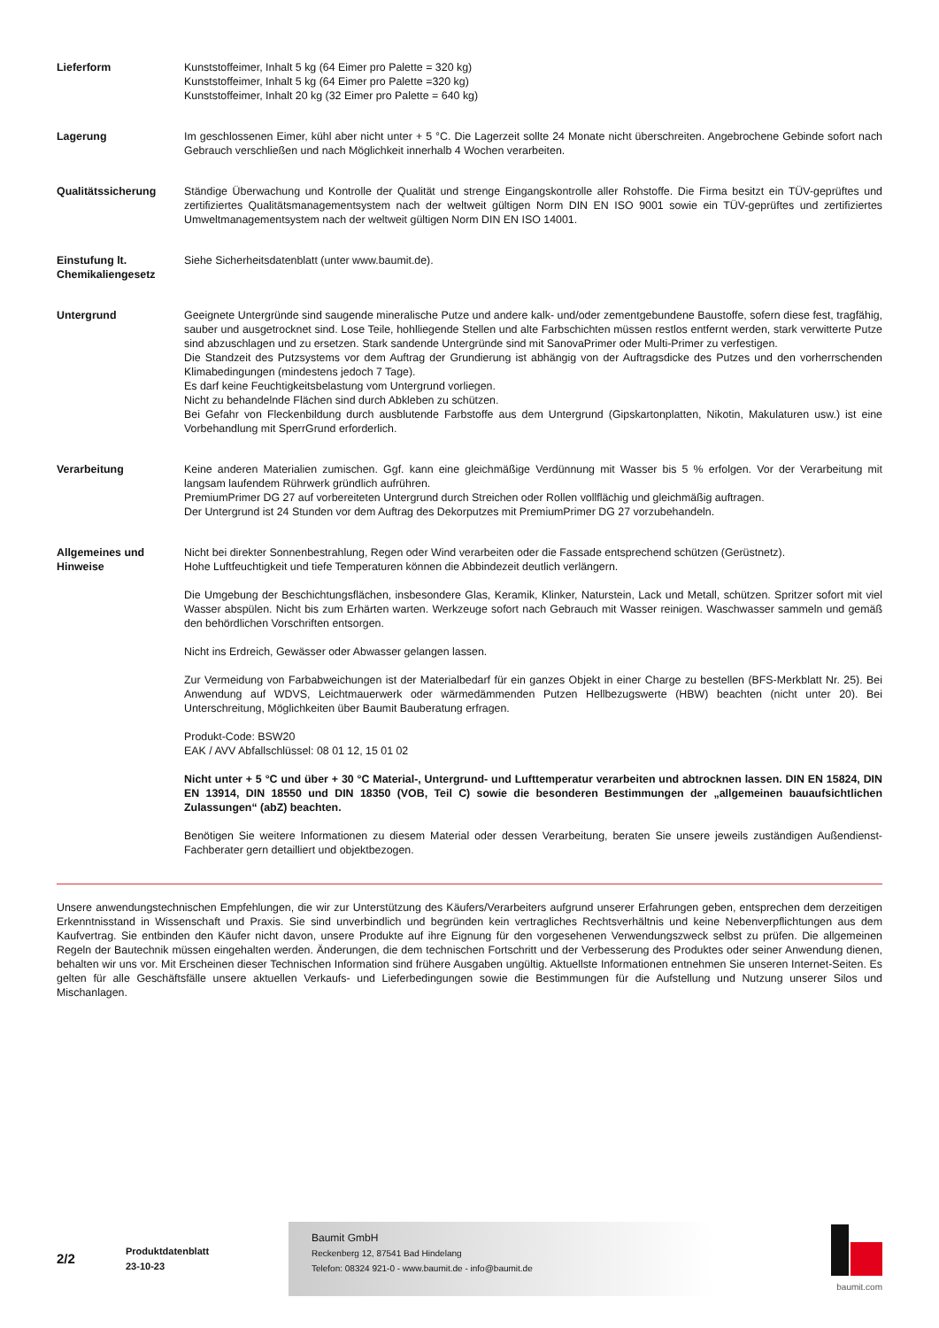Lieferform Kunststoffeimer, Inhalt 5 kg (64 Eimer pro Palette = 320 kg)
Kunststoffeimer, Inhalt 5 kg (64 Eimer pro Palette =320 kg)
Kunststoffeimer, Inhalt 20 kg (32 Eimer pro Palette = 640 kg)
Lagerung Im geschlossenen Eimer, kühl aber nicht unter + 5 °C. Die Lagerzeit sollte 24 Monate nicht überschreiten. Angebrochene Gebinde sofort nach Gebrauch verschließen und nach Möglichkeit innerhalb 4 Wochen verarbeiten.
Qualitätssicherung Ständige Überwachung und Kontrolle der Qualität und strenge Eingangskontrolle aller Rohstoffe. Die Firma besitzt ein TÜV-geprüftes und zertifiziertes Qualitätsmanagementsystem nach der weltweit gültigen Norm DIN EN ISO 9001 sowie ein TÜV-geprüftes und zertifiziertes Umweltmanagementsystem nach der weltweit gültigen Norm DIN EN ISO 14001.
Einstufung lt. Chemikaliengesetz
Siehe Sicherheitsdatenblatt (unter www.baumit.de).
Untergrund Geeignete Untergründe sind saugende mineralische Putze und andere kalk- und/oder zementgebundene Baustoffe, sofern diese fest, tragfähig, sauber und ausgetrocknet sind. Lose Teile, hohlliegende Stellen und alte Farbschichten müssen restlos entfernt werden, stark verwitterte Putze sind abzuschlagen und zu ersetzen. Stark sandende Untergründe sind mit SanovaPrimer oder Multi-Primer zu verfestigen.
Die Standzeit des Putzsystems vor dem Auftrag der Grundierung ist abhängig von der Auftragsdicke des Putzes und den vorherrschenden Klimabedingungen (mindestens jedoch 7 Tage).
Es darf keine Feuchtigkeitsbelastung vom Untergrund vorliegen.
Nicht zu behandelnde Flächen sind durch Abkleben zu schützen.
Bei Gefahr von Fleckenbildung durch ausblutende Farbstoffe aus dem Untergrund (Gipskartonplatten, Nikotin, Makulaturen usw.) ist eine Vorbehandlung mit SperrGrund erforderlich.
Verarbeitung Keine anderen Materialien zumischen. Ggf. kann eine gleichmäßige Verdünnung mit Wasser bis 5 % erfolgen. Vor der Verarbeitung mit langsam laufendem Rührwerk gründlich aufrühren.
PremiumPrimer DG 27 auf vorbereiteten Untergrund durch Streichen oder Rollen vollflächig und gleichmäßig auftragen.
Der Untergrund ist 24 Stunden vor dem Auftrag des Dekorputzes mit PremiumPrimer DG 27 vorzubehandeln.
Allgemeines und Hinweise
Nicht bei direkter Sonnenbestrahlung, Regen oder Wind verarbeiten oder die Fassade entsprechend schützen (Gerüstnetz).
Hohe Luftfeuchtigkeit und tiefe Temperaturen können die Abbindezeit deutlich verlängern.
Die Umgebung der Beschichtungsflächen, insbesondere Glas, Keramik, Klinker, Naturstein, Lack und Metall, schützen. Spritzer sofort mit viel Wasser abspülen. Nicht bis zum Erhärten warten. Werkzeuge sofort nach Gebrauch mit Wasser reinigen. Waschwasser sammeln und gemäß den behördlichen Vorschriften entsorgen.
Nicht ins Erdreich, Gewässer oder Abwasser gelangen lassen.
Zur Vermeidung von Farbabweichungen ist der Materialbedarf für ein ganzes Objekt in einer Charge zu bestellen (BFS-Merkblatt Nr. 25). Bei Anwendung auf WDVS, Leichtmauerwerk oder wärmedämmenden Putzen Hellbezugswerte (HBW) beachten (nicht unter 20). Bei Unterschreitung, Möglichkeiten über Baumit Bauberatung erfragen.
Produkt-Code: BSW20
EAK / AVV Abfallschlüssel: 08 01 12, 15 01 02
Nicht unter + 5 °C und über + 30 °C Material-, Untergrund- und Lufttemperatur verarbeiten und abtrocknen lassen. DIN EN 15824, DIN EN 13914, DIN 18550 und DIN 18350 (VOB, Teil C) sowie die besonderen Bestimmungen der „allgemeinen bauaufsichtlichen Zulassungen“ (abZ) beachten.
Benötigen Sie weitere Informationen zu diesem Material oder dessen Verarbeitung, beraten Sie unsere jeweils zuständigen Außendienst-Fachberater gern detailliert und objektbezogen.
Unsere anwendungstechnischen Empfehlungen, die wir zur Unterstützung des Käufers/Verarbeiters aufgrund unserer Erfahrungen geben, entsprechen dem derzeitigen Erkenntnisstand in Wissenschaft und Praxis. Sie sind unverbindlich und begründen kein vertragliches Rechtsverhältnis und keine Nebenverpflichtungen aus dem Kaufvertrag. Sie entbinden den Käufer nicht davon, unsere Produkte auf ihre Eignung für den vorgesehenen Verwendungszweck selbst zu prüfen. Die allgemeinen Regeln der Bautechnik müssen eingehalten werden. Änderungen, die dem technischen Fortschritt und der Verbesserung des Produktes oder seiner Anwendung dienen, behalten wir uns vor. Mit Erscheinen dieser Technischen Information sind frühere Ausgaben ungültig. Aktuellste Informationen entnehmen Sie unseren Internet-Seiten. Es gelten für alle Geschäftsfälle unsere aktuellen Verkaufs- und Lieferbedingungen sowie die Bestimmungen für die Aufstellung und Nutzung unserer Silos und Mischanlagen.
2/2
Produktdatenblatt
23-10-23
Baumit GmbH
Reckenberg 12, 87541 Bad Hindelang
Telefon: 08324 921-0 - www.baumit.de - info@baumit.de
baumit.com